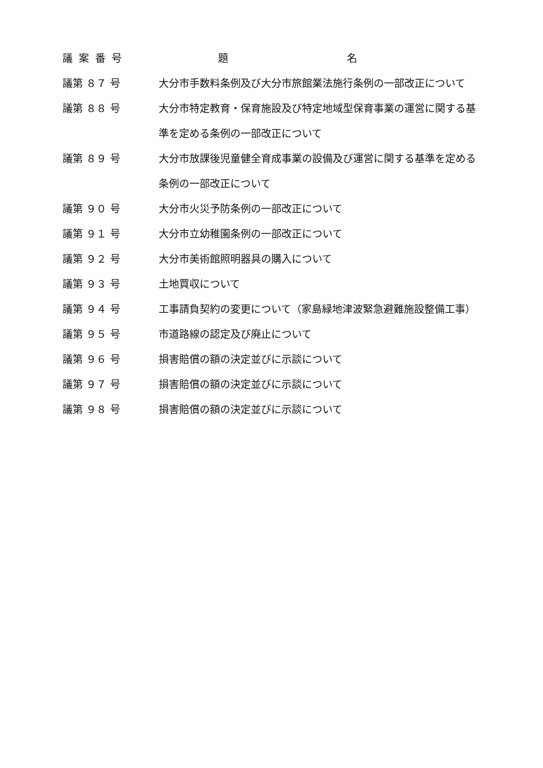| 議案番号 | 題 名 |
| --- | --- |
| 議第 ８７ 号 | 大分市手数料条例及び大分市旅館業法施行条例の一部改正について |
| 議第 ８８ 号 | 大分市特定教育・保育施設及び特定地域型保育事業の運営に関する基準を定める条例の一部改正について |
| 議第 ８９ 号 | 大分市放課後児童健全育成事業の設備及び運営に関する基準を定める条例の一部改正について |
| 議第 ９０ 号 | 大分市火災予防条例の一部改正について |
| 議第 ９１ 号 | 大分市立幼稚園条例の一部改正について |
| 議第 ９２ 号 | 大分市美術館照明器具の購入について |
| 議第 ９３ 号 | 土地買収について |
| 議第 ９４ 号 | 工事請負契約の変更について（家島緑地津波緊急避難施設整備工事） |
| 議第 ９５ 号 | 市道路線の認定及び廃止について |
| 議第 ９６ 号 | 損害賠償の額の決定並びに示談について |
| 議第 ９７ 号 | 損害賠償の額の決定並びに示談について |
| 議第 ９８ 号 | 損害賠償の額の決定並びに示談について |